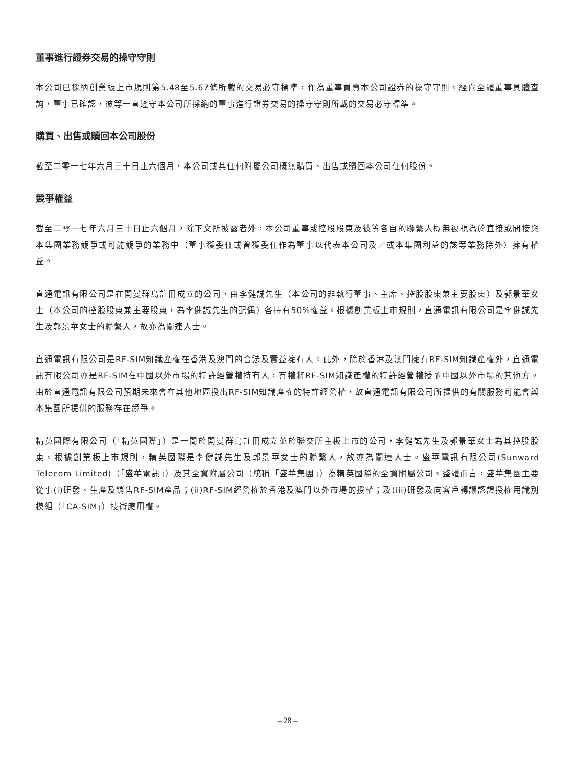董事進行證券交易的操守守則
本公司已採納創業板上市規則第5.48至5.67條所載的交易必守標準，作為董事買賣本公司證券的操守守則。經向全體董事具體查詢，董事已確認，彼等一直遵守本公司所採納的董事進行證券交易的操守守則所載的交易必守標準。
購買、出售或贖回本公司股份
截至二零一七年六月三十日止六個月，本公司或其任何附屬公司概無購買、出售或贖回本公司任何股份。
競爭權益
截至二零一七年六月三十日止六個月，除下文所披露者外，本公司董事或控股股東及彼等各自的聯繫人概無被視為於直接或間接與本集團業務競爭或可能競爭的業務中（董事獲委任或曾獲委任作為董事以代表本公司及／或本集團利益的該等業務除外）擁有權益。
直通電訊有限公司是在開曼群島註冊成立的公司，由李健誠先生（本公司的非執行董事、主席、控股股東兼主要股東）及郭景華女士（本公司的控股股東兼主要股東，為李健誠先生的配偶）各持有50%權益。根據創業板上市規則，直通電訊有限公司是李健誠先生及郭景華女士的聯繫人，故亦為關連人士。
直通電訊有限公司是RF-SIM知識產權在香港及澳門的合法及實益擁有人。此外，除於香港及澳門擁有RF-SIM知識產權外，直通電訊有限公司亦是RF-SIM在中國以外市場的特許經營權持有人，有權將RF-SIM知識產權的特許經營權授予中國以外市場的其他方。由於直通電訊有限公司預期未來會在其他地區授出RF-SIM知識產權的特許經營權，故直通電訊有限公司所提供的有關服務可能會與本集團所提供的服務存在競爭。
精英國際有限公司（「精英國際」）是一間於開曼群島註冊成立並於聯交所主板上市的公司，李健誠先生及郭景華女士為其控股股東。根據創業板上市規則，精英國際是李健誠先生及郭景華女士的聯繫人，故亦為關連人士。盛華電訊有限公司(Sunward Telecom Limited)（「盛華電訊」）及其全資附屬公司（統稱「盛華集團」）為精英國際的全資附屬公司。整體而言，盛華集團主要從事(i)研發、生產及銷售RF-SIM產品；(ii)RF-SIM經營權於香港及澳門以外市場的授權；及(iii)研發及向客戶轉讓認證授權用識別模組（「CA-SIM」）技術應用權。
– 28 –